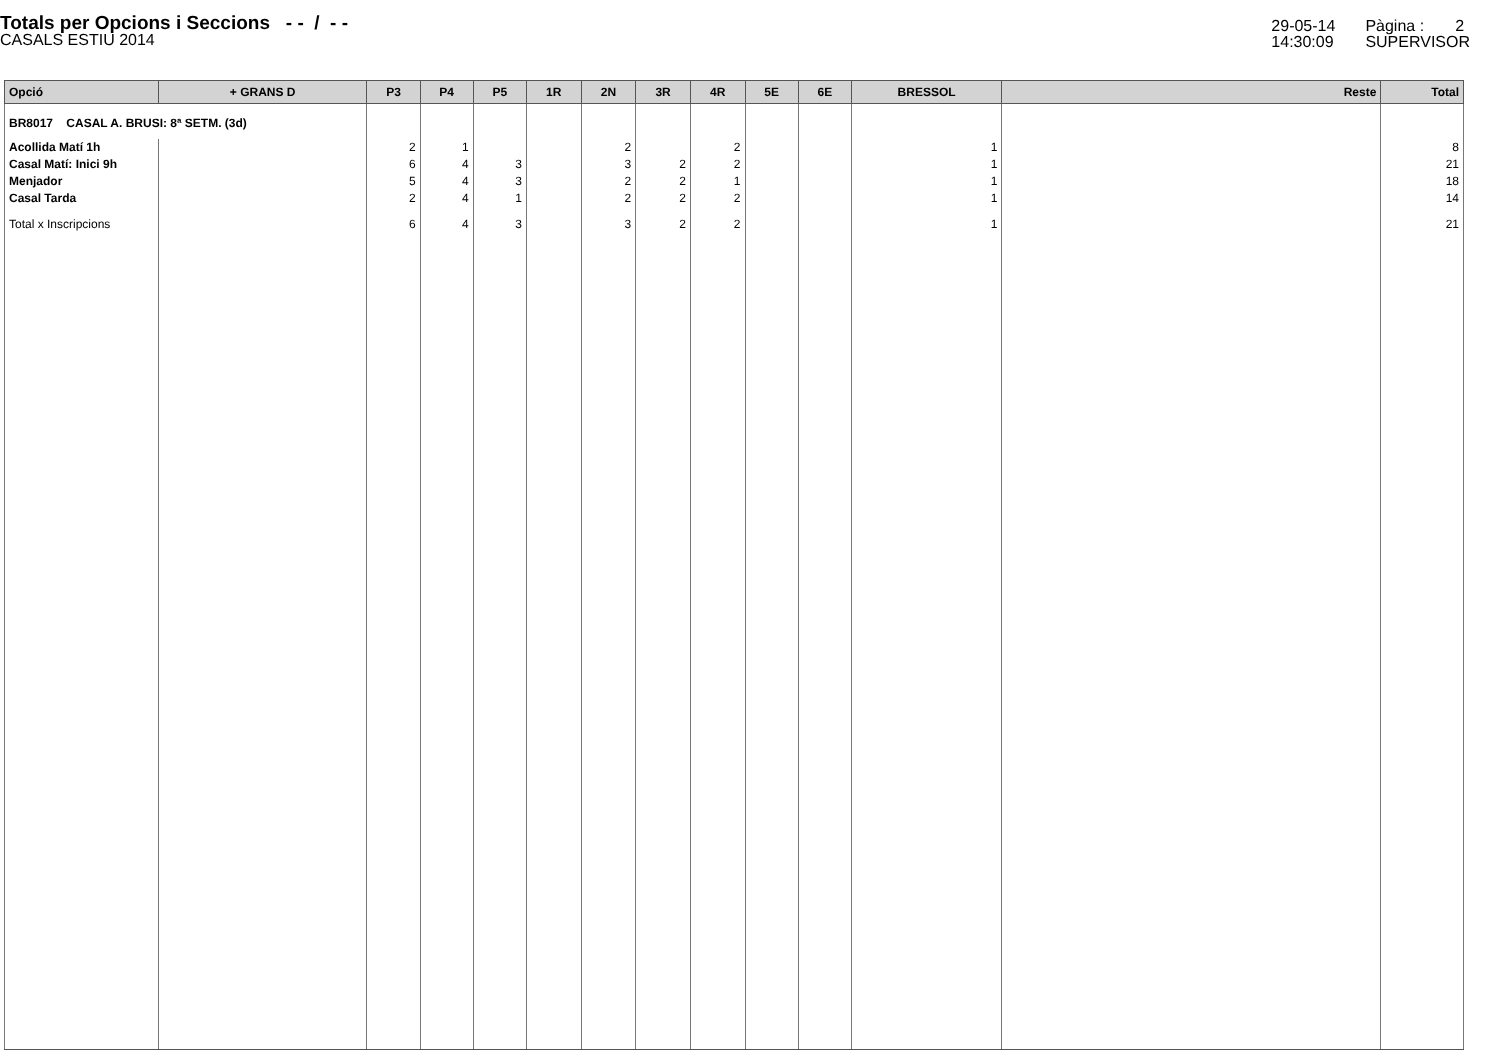Totals per Opcions i Seccions - - / - -
CASALS ESTIU 2014
29-05-14
14:30:09
Pàgina : 2
SUPERVISOR
| Opció | + GRANS D | P3 | P4 | P5 | 1R | 2N | 3R | 4R | 5E | 6E | BRESSOL | Reste | Total |
| --- | --- | --- | --- | --- | --- | --- | --- | --- | --- | --- | --- | --- | --- |
| BR8017 CASAL A. BRUSI: 8ª SETM. (3d) | | | | | | | | | | | | | |
| Acollida Matí 1h | | 2 | 1 | | | 2 | | 2 | | | 1 | | 8 |
| Casal Matí: Inici 9h | | 6 | 4 | 3 | | 3 | 2 | 2 | | | 1 | | 21 |
| Menjador | | 5 | 4 | 3 | | 2 | 2 | 1 | | | 1 | | 18 |
| Casal Tarda | | 2 | 4 | 1 | | 2 | 2 | 2 | | | 1 | | 14 |
| Total x Inscripcions | | 6 | 4 | 3 | | 3 | 2 | 2 | | | 1 | | 21 |